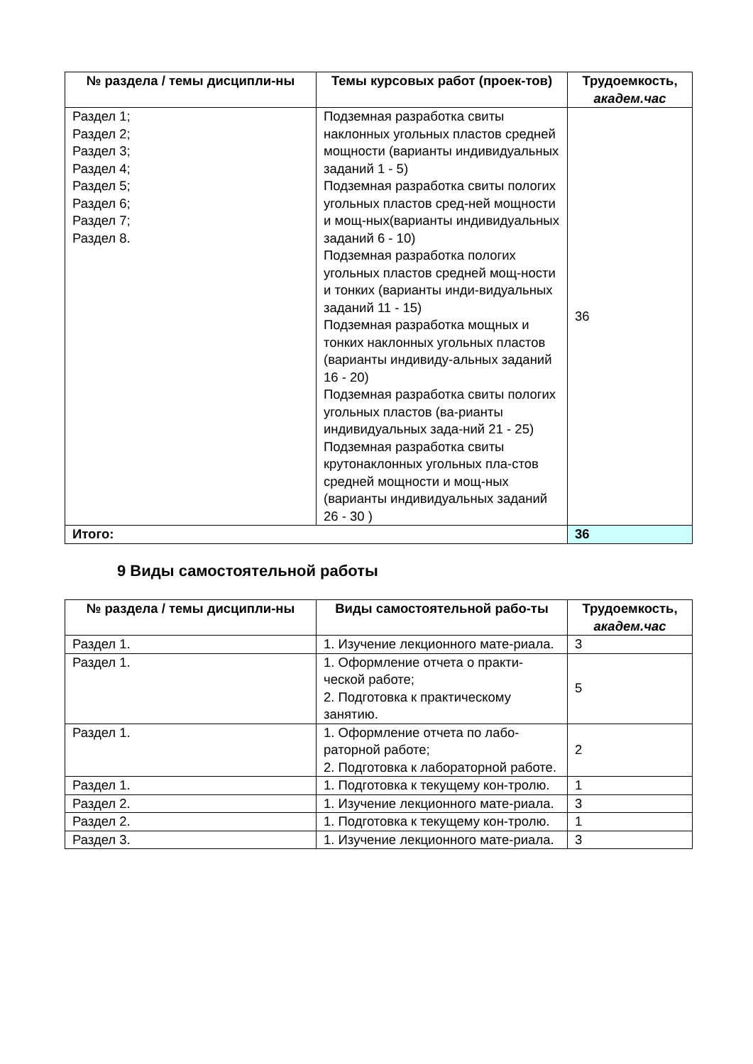| № раздела / темы дисципли-ны | Темы курсовых работ (проек-тов) | Трудоемкость, академ.час |
| --- | --- | --- |
| Раздел 1; Раздел 2; Раздел 3; Раздел 4; Раздел 5; Раздел 6; Раздел 7; Раздел 8. | Подземная разработка свиты наклонных угольных пластов средней мощности (варианты индивидуальных заданий 1 - 5) Подземная разработка свиты пологих угольных пластов сред-ней мощности и мощ-ных(варианты индивидуальных заданий 6 - 10) Подземная разработка пологих угольных пластов средней мощ-ности и тонких (варианты инди-видуальных заданий 11 - 15) Подземная разработка мощных и тонких наклонных угольных пластов (варианты индивиду-альных заданий 16 - 20) Подземная разработка свиты пологих угольных пластов (ва-рианты индивидуальных зада-ний 21 - 25) Подземная разработка свиты крутонаклонных угольных пла-стов средней мощности и мощ-ных (варианты индивидуальных заданий 26 - 30 ) | 36 |
| Итого: | | 36 |
9 Виды самостоятельной работы
| № раздела / темы дисципли-ны | Виды самостоятельной рабо-ты | Трудоемкость, академ.час |
| --- | --- | --- |
| Раздел 1. | 1. Изучение лекционного мате-риала. | 3 |
| Раздел 1. | 1. Оформление отчета о практи-ческой работе; 2. Подготовка к практическому занятию. | 5 |
| Раздел 1. | 1. Оформление отчета по лабо-раторной работе; 2. Подготовка к лабораторной работе. | 2 |
| Раздел 1. | 1. Подготовка к текущему кон-тролю. | 1 |
| Раздел 2. | 1. Изучение лекционного мате-риала. | 3 |
| Раздел 2. | 1. Подготовка к текущему кон-тролю. | 1 |
| Раздел 3. | 1. Изучение лекционного мате-риала. | 3 |